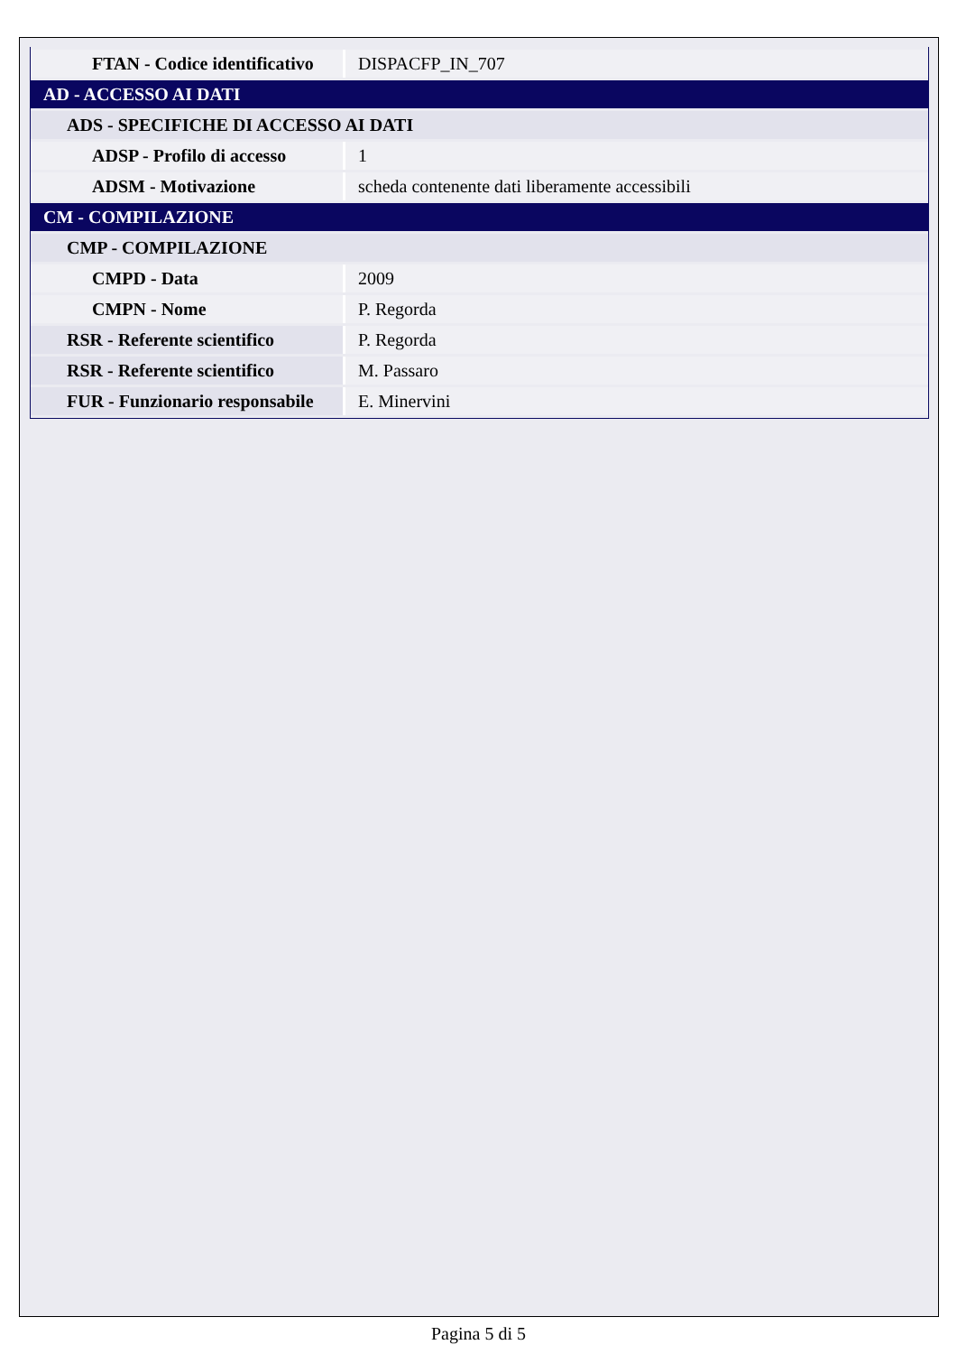| FTAN - Codice identificativo | DISPACFP_IN_707 |
| AD - ACCESSO AI DATI | |
| ADS - SPECIFICHE DI ACCESSO AI DATI | |
| ADSP - Profilo di accesso | 1 |
| ADSM - Motivazione | scheda contenente dati liberamente accessibili |
| CM - COMPILAZIONE | |
| CMP - COMPILAZIONE | |
| CMPD - Data | 2009 |
| CMPN - Nome | P. Regorda |
| RSR - Referente scientifico | P. Regorda |
| RSR - Referente scientifico | M. Passaro |
| FUR - Funzionario responsabile | E. Minervini |
Pagina 5 di 5